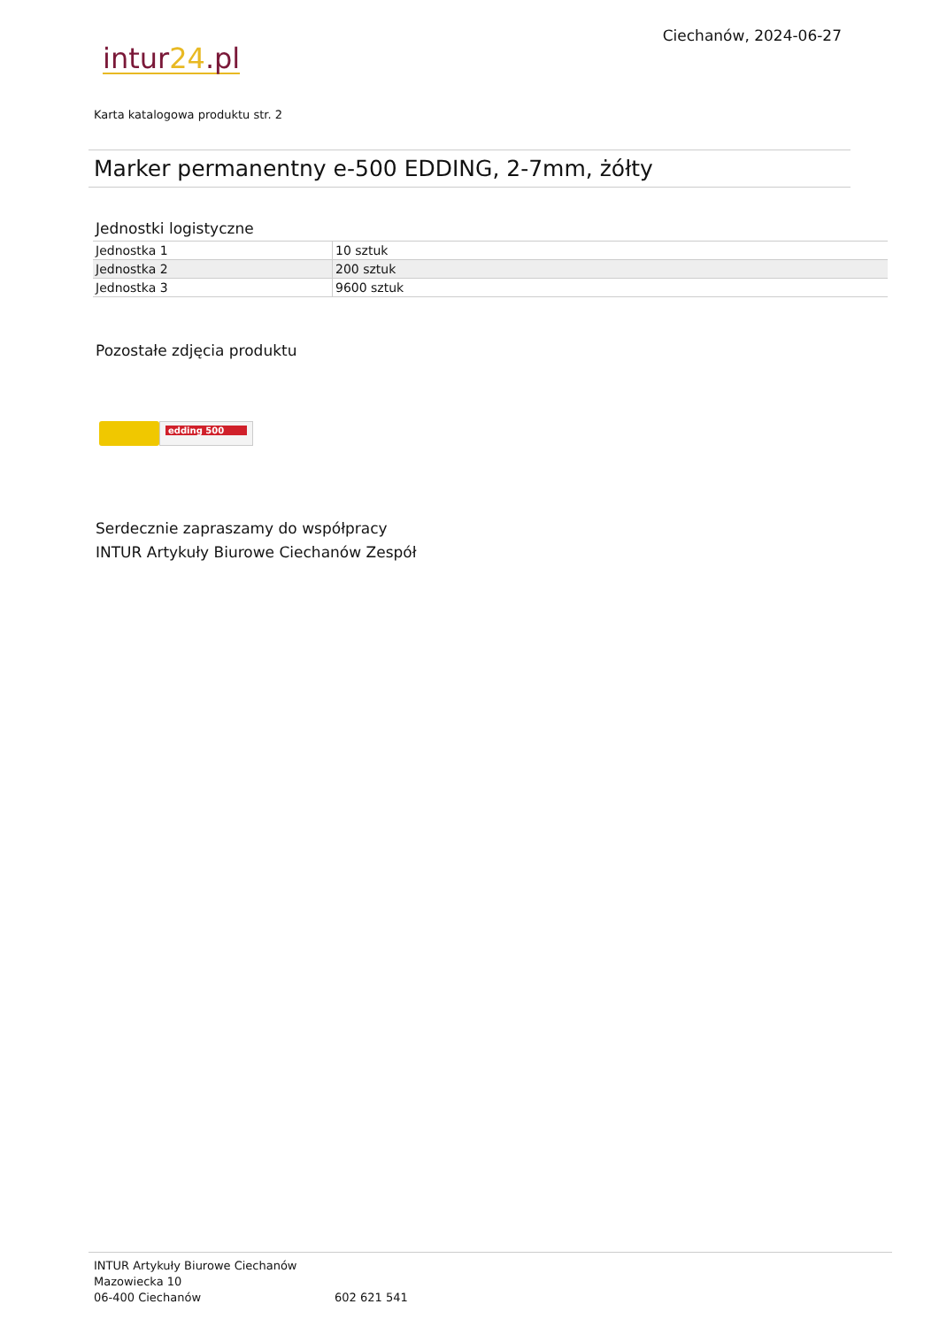intur24.pl
Ciechanów, 2024-06-27
Karta katalogowa produktu str. 2
Marker permanentny e-500 EDDING, 2-7mm, żółty
Jednostki logistyczne
| Jednostka 1 | 10 sztuk |
| Jednostka 2 | 200 sztuk |
| Jednostka 3 | 9600 sztuk |
Pozostałe zdjęcia produktu
edding 500
Serdecznie zapraszamy do współpracy
INTUR Artykuły Biurowe Ciechanów Zespół
INTUR Artykuły Biurowe Ciechanów
Mazowiecka 10
06-400 Ciechanów
602 621 541